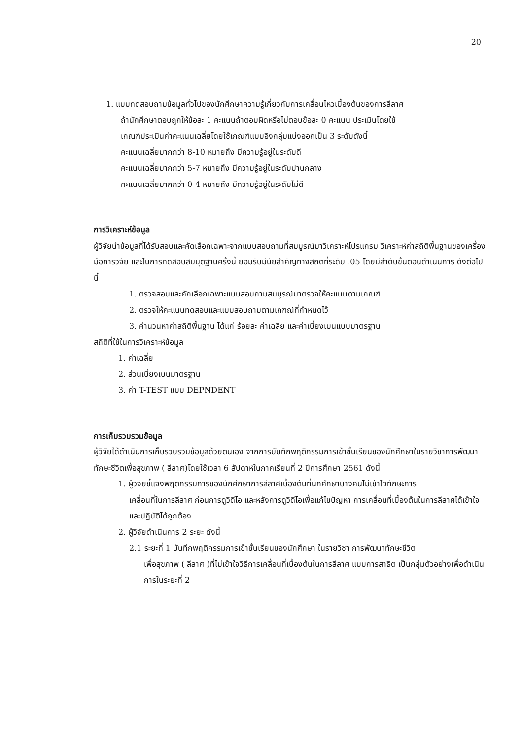20
1. แบบทดสอบถามข้อมูลทั่วไปของนักศึกษาความรู้เกี่ยวกับการเคลื่อนไหวเบื้องต้นของการลีลาศ
ถ้านักศึกษาตอบถูกให้ข้อละ 1 คะแนนถ้าตอบผิดหรือไม่ตอบข้อละ 0 คะแนน ประเมินโดยใช้
เกณฑ์ประเมินค่าคะแนนเฉลี่ยโดยใช้เกณฑ์แบบอิงกลุ่มแบ่งออกเป็น 3 ระดับดังนี้
คะแนนเฉลี่ยมากกว่า 8-10 หมายถึง มีความรู้อยู่ในระดับดี
คะแนนเฉลี่ยมากกว่า 5-7 หมายถึง มีความรู้อยู่ในระดับปานกลาง
คะแนนเฉลี่ยมากกว่า 0-4 หมายถึง มีความรู้อยู่ในระดับไม่ดี
การวิเคราะห์ข้อมูล
ผู้วิจัยนำข้อมูลที่ได้รับสอบและคัดเลือกเฉพาะจากแบบสอบถามที่สมบูรณ์มาวิเคราะห์โปรแกรม วิเคราะห์ค่าสถิติพื้นฐานของเครื่องมือการวิจัย และในการทดสอบสมมุติฐานครั้งนี้ ยอมรับมีนัยสำคัญทางสถิติที่ระดับ .05 โดยมีลำดับขั้นตอนดำเนินการ ดังต่อไปนี้
1. ตรวจสอบและคักเลือกเฉพาะแบบสอบถามสมบูรณ์มาตรวจให้คะแนนตามเกณฑ์
2. ตรวจให้คะแนนทดสอบและแบบสอบถามตามเกฑณ์ที่กำหนดไว้
3. คำนวนหาค่าสถิติพื้นฐาน ได้แก่ ร้อยละ ค่าเฉลี่ย และค่าเบี่ยงเบนแบบมาตรฐาน
สถิติที่ใช้ในการวิเคราะห์ข้อมูล
1. ค่าเฉลี่ย
2. ส่วนเบี่ยงเบนมาตรฐาน
3. ค่า T-TEST แบบ DEPNDENT
การเก็บรวบรวมข้อมูล
ผู้วิจัยได้ดำเนินการเก็บรวบรวมข้อมูลด้วยตนเอง จากการบันทึกพฤติกรรมการเข้าชั้นเรียนของนักศึกษาในรายวิชาการพัฒนาทักษะชีวิตเพื่อสุขภาพ ( ลีลาศ)โดยใช้เวลา 6 สัปดาห์ในภาคเรียนที่ 2 ปีการศึกษา 2561 ดังนี้
1. ผู้วิจัยชี้แจงพฤติกรรมการของนักศึกษาการลีลาศเบื้องต้นที่นักศึกษาบางคนไม่เข้าใจทักษะการ
เคลื่อนที่ในการลีลาศ ก่อนการดูวิดีโอ และหลังการดูวิดีโอเพื่อแก้ไขปัญหา การเคลื่อนที่เบื้องต้นในการลีลาศได้เข้าใจและปฏิบัติได้ถูกต้อง
2. ผู้วิจัยดำเนินการ 2 ระยะ ดังนี้
2.1 ระยะที่ 1 บันทึกพฤติกรรมการเข้าชั้นเรียนของนักศึกษา ในรายวิชา การพัฒนาทักษะชีวิต
เพื่อสุขภาพ ( ลีลาศ )ที่ไม่เข้าใจวิธีการเคลื่อนที่เบื้องต้นในการลีลาศ แบบการสาธิต เป็นกลุ่มตัวอย่างเพื่อดำเนินการในระยะที่ 2